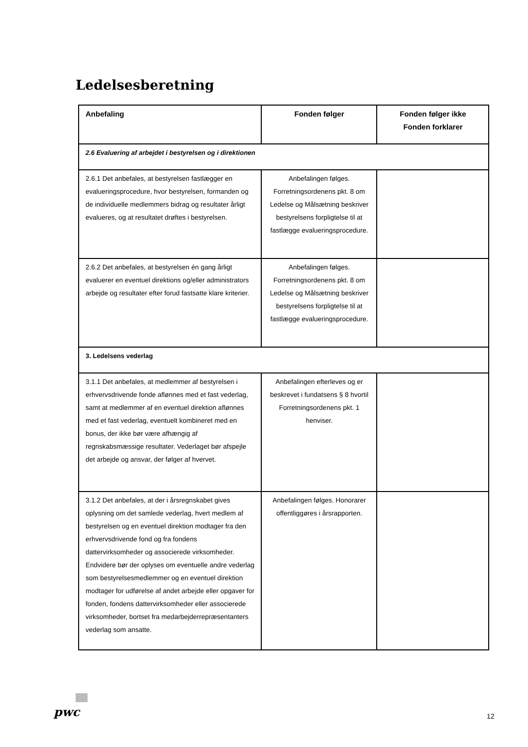Ledelsesberetning
| Anbefaling | Fonden følger | Fonden følger ikke Fonden forklarer |
| --- | --- | --- |
| 2.6 Evaluering af arbejdet i bestyrelsen og i direktionen | | |
| 2.6.1 Det anbefales, at bestyrelsen fastlægger en evalueringsprocedure, hvor bestyrelsen, formanden og de individuelle medlemmers bidrag og resultater årligt evalueres, og at resultatet drøftes i bestyrelsen. | Anbefalingen følges. Forretningsordenens pkt. 8 om Ledelse og Målsætning beskriver bestyrelsens forpligtelse til at fastlægge evalueringsprocedure. | |
| 2.6.2 Det anbefales, at bestyrelsen én gang årligt evaluerer en eventuel direktions og/eller administrators arbejde og resultater efter forud fastsatte klare kriterier. | Anbefalingen følges. Forretningsordenens pkt. 8 om Ledelse og Målsætning beskriver bestyrelsens forpligtelse til at fastlægge evalueringsprocedure. | |
| 3. Ledelsens vederlag | | |
| 3.1.1 Det anbefales, at medlemmer af bestyrelsen i erhvervsdrivende fonde aflønnes med et fast vederlag, samt at medlemmer af en eventuel direktion aflønnes med et fast vederlag, eventuelt kombineret med en bonus, der ikke bør være afhængig af regnskabsmæssige resultater. Vederlaget bør afspejle det arbejde og ansvar, der følger af hvervet. | Anbefalingen efterleves og er beskrevet i fundatsens § 8 hvortil Forretningsordenens pkt. 1 henviser. | |
| 3.1.2 Det anbefales, at der i årsregnskabet gives oplysning om det samlede vederlag, hvert medlem af bestyrelsen og en eventuel direktion modtager fra den erhvervsdrivende fond og fra fondens dattervirksomheder og associerede virksomheder. Endvidere bør der oplyses om eventuelle andre vederlag som bestyrelsesmedlemmer og en eventuel direktion modtager for udførelse af andet arbejde eller opgaver for fonden, fondens dattervirksomheder eller associerede virksomheder, bortset fra medarbejderrepræsentanters vederlag som ansatte. | Anbefalingen følges. Honorarer offentliggøres i årsrapporten. | |
pwc 12